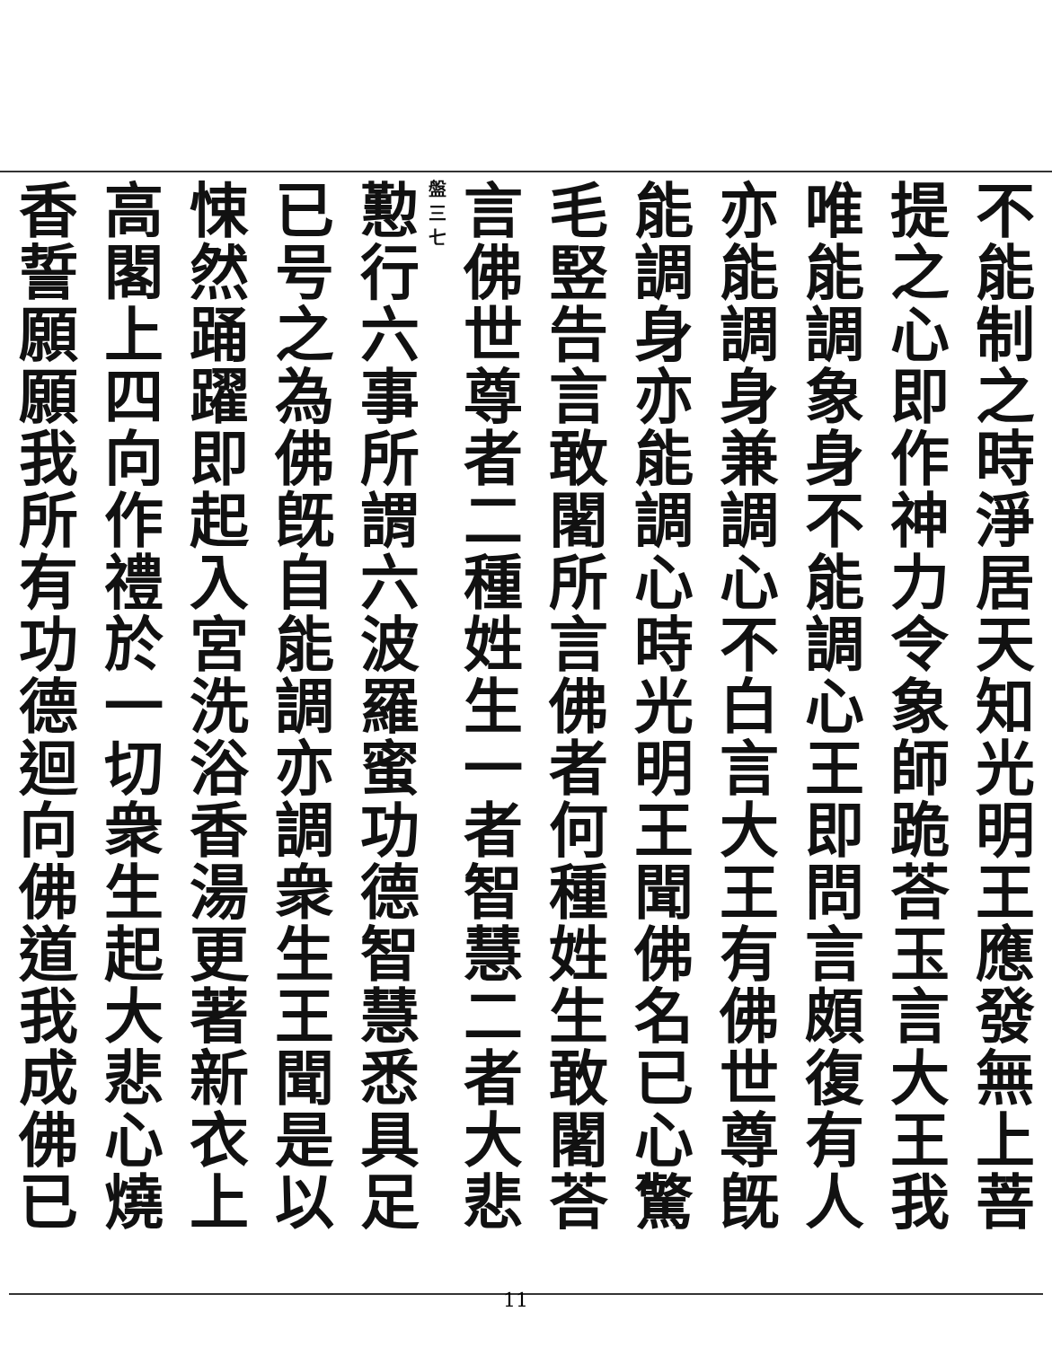不能制之時淨居天知光明王應發無上菩
提之心即作神力令象師跪荅玉言大王我
唯能調象身不能調心王即問言頗復有人
亦能調身兼調心不白言大王有佛世尊旣
能調身亦能調心時光明王聞佛名已心驚
毛竪告言敢闍所言佛者何種姓生敢闍荅
言佛世尊者二種姓生一者智慧二者大悲
盤 三 七
懃行六事所謂六波羅蜜功德智慧悉具足
已号之為佛旣自能調亦調衆生王聞是以
悚然踊躍即起入宮洗浴香湯更著新衣上
高閣上四向作禮於一切衆生起大悲心燒
香誓願願我所有功德迴向佛道我成佛已
11